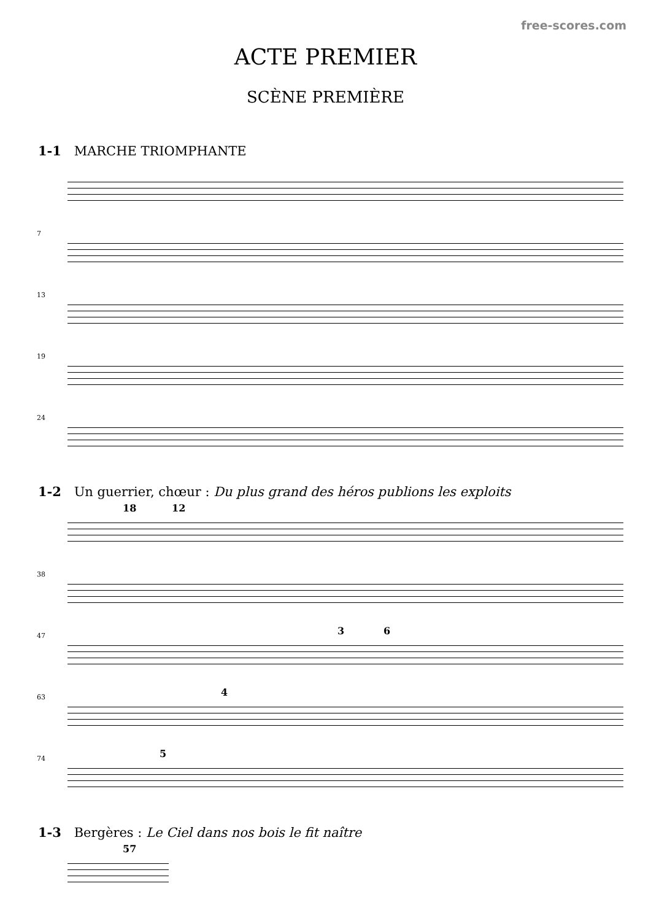free-scores.com
ACTE PREMIER
SCÈNE PREMIÈRE
1-1 MARCHE TRIOMPHANTE
7
13
19
24
1-2 Un guerrier, chœur : Du plus grand des héros publions les exploits
18 12
38
47 3 6
63 4
74 5
1-3 Bergères : Le Ciel dans nos bois le fit naître
57